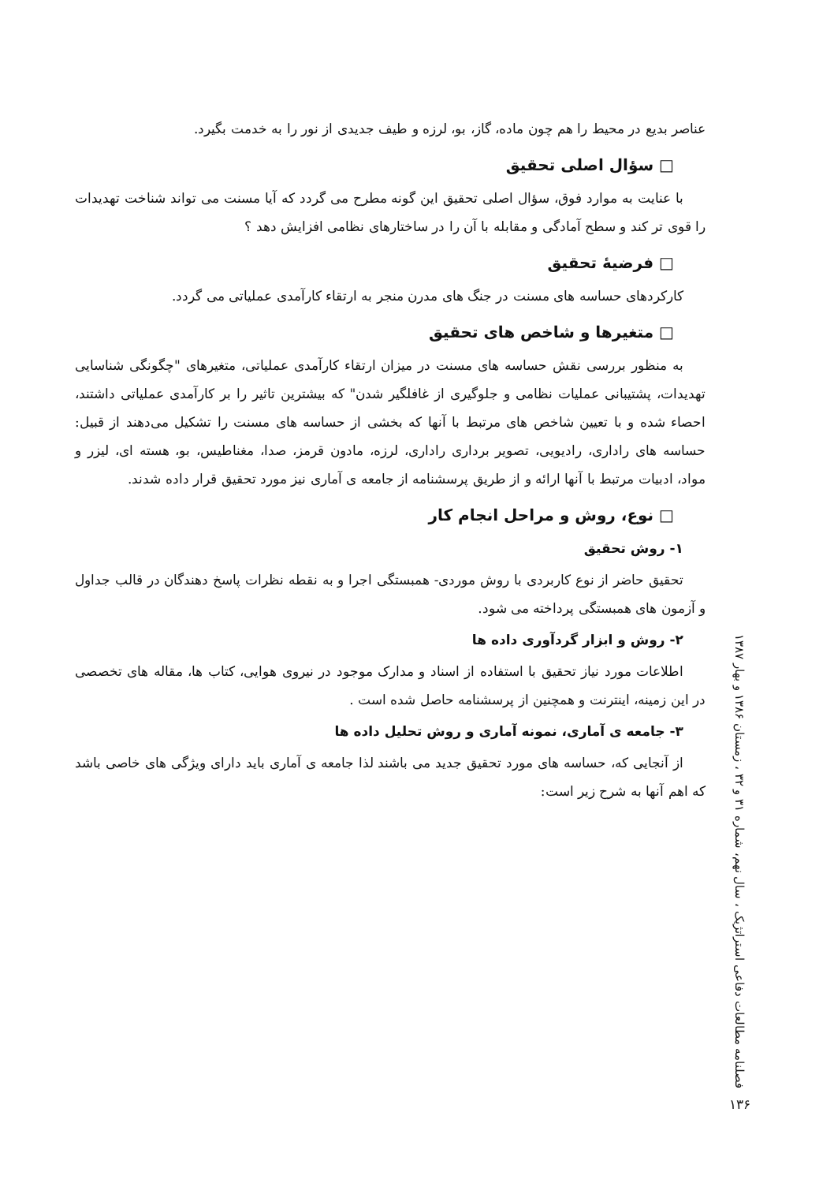عناصر بدیع در محیط را هم چون ماده، گاز، بو، لرزه و طیف جدیدی از نور را به خدمت بگیرد.
□ سؤال اصلی تحقیق
با عنایت به موارد فوق، سؤال اصلی تحقیق این گونه مطرح می گردد که آیا مسنت می تواند شناخت تهدیدات را قوی تر کند و سطح آمادگی و مقابله با آن را در ساختارهای نظامی افزایش دهد ؟
□ فرضیهٔ تحقیق
کارکردهای حساسه های مسنت در جنگ های مدرن منجر به ارتقاء کارآمدی عملیاتی می گردد.
□ متغیرها و شاخص های تحقیق
به منظور بررسی نقش حساسه های مسنت در میزان ارتقاء کارآمدی عملیاتی، متغیرهای "چگونگی شناسایی تهدیدات، پشتیبانی عملیات نظامی و جلوگیری از غافلگیر شدن" که بیشترین تاثیر را بر کارآمدی عملیاتی داشتند، احصاء شده و با تعیین شاخص های مرتبط با آنها که بخشی از حساسه های مسنت را تشکیل می‌دهند از قبیل: حساسه های راداری، رادیویی، تصویر برداری راداری، لرزه، مادون قرمز، صدا، مغناطیس، بو، هسته ای، لیزر و مواد، ادبیات مرتبط با آنها ارائه و از طریق پرسشنامه از جامعه ی آماری نیز مورد تحقیق قرار داده شدند.
□ نوع، روش و مراحل انجام کار
۱- روش تحقیق
تحقیق حاضر از نوع کاربردی با روش موردی- همبستگی اجرا و به نقطه نظرات پاسخ دهندگان در قالب جداول و آزمون های همبستگی پرداخته می شود.
۲- روش و ابزار گردآوری داده ها
اطلاعات مورد نیاز تحقیق با استفاده از اسناد و مدارک موجود در نیروی هوایی، کتاب ها، مقاله های تخصصی در این زمینه، اینترنت و همچنین از پرسشنامه حاصل شده است .
۳- جامعه ی آماری، نمونه آماری و روش تحلیل داده ها
از آنجایی که، حساسه های مورد تحقیق جدید می باشند لذا جامعه ی آماری باید دارای ویژگی های خاصی باشد که اهم آنها به شرح زیر است:
فصلنامه مطالعات دفاعی استراتژیک ، سال نهم، شماره ۳۱ و ۳۲ ، زمستان ۱۳۸۶ و بهار ۱۳۸۷
۱۳۶